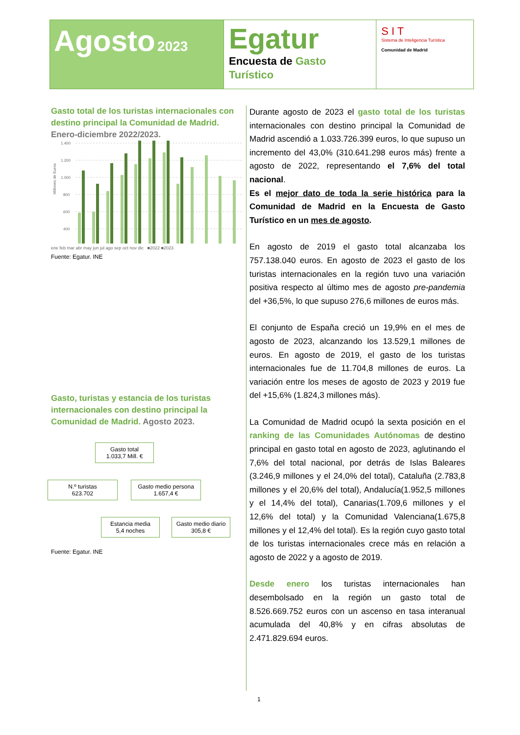Agosto 2023
Egatur
Encuesta de Gasto Turístico
S I T
Sistema de Inteligencia Turística
Comunidad de Madrid
Gasto total de los turistas internacionales con destino principal la Comunidad de Madrid. Enero-diciembre 2022/2023.
Millones de Euros
1.400
1.200
1.000
800
600
400
ene feb mar abr may jun jul ago sep oct nov dic ■2022 ■2023
Fuente: Egatur. INE
Gasto, turistas y estancia de los turistas internacionales con destino principal la Comunidad de Madrid. Agosto 2023.
Gasto total
1.033,7 Mill. €
N.º turistas
623.702
Gasto medio persona
1.657,4 €
Estancia media
5,4 noches
Gasto medio diario
305,8 €
Fuente: Egatur. INE
Durante agosto de 2023 el gasto total de los turistas internacionales con destino principal la Comunidad de Madrid ascendió a 1.033.726.399 euros, lo que supuso un incremento del 43,0% (310.641.298 euros más) frente a agosto de 2022, representando el 7,6% del total nacional.
Es el mejor dato de toda la serie histórica para la Comunidad de Madrid en la Encuesta de Gasto Turístico en un mes de agosto.
En agosto de 2019 el gasto total alcanzaba los 757.138.040 euros. En agosto de 2023 el gasto de los turistas internacionales en la región tuvo una variación positiva respecto al último mes de agosto pre-pandemia del +36,5%, lo que supuso 276,6 millones de euros más.
El conjunto de España creció un 19,9% en el mes de agosto de 2023, alcanzando los 13.529,1 millones de euros. En agosto de 2019, el gasto de los turistas internacionales fue de 11.704,8 millones de euros. La variación entre los meses de agosto de 2023 y 2019 fue del +15,6% (1.824,3 millones más).
La Comunidad de Madrid ocupó la sexta posición en el ranking de las Comunidades Autónomas de destino principal en gasto total en agosto de 2023, aglutinando el 7,6% del total nacional, por detrás de Islas Baleares (3.246,9 millones y el 24,0% del total), Cataluña (2.783,8 millones y el 20,6% del total), Andalucía(1.952,5 millones y el 14,4% del total), Canarias(1.709,6 millones y el 12,6% del total) y la Comunidad Valenciana(1.675,8 millones y el 12,4% del total). Es la región cuyo gasto total de los turistas internacionales crece más en relación a agosto de 2022 y a agosto de 2019.
Desde enero los turistas internacionales han desembolsado en la región un gasto total de 8.526.669.752 euros con un ascenso en tasa interanual acumulada del 40,8% y en cifras absolutas de 2.471.829.694 euros.
1